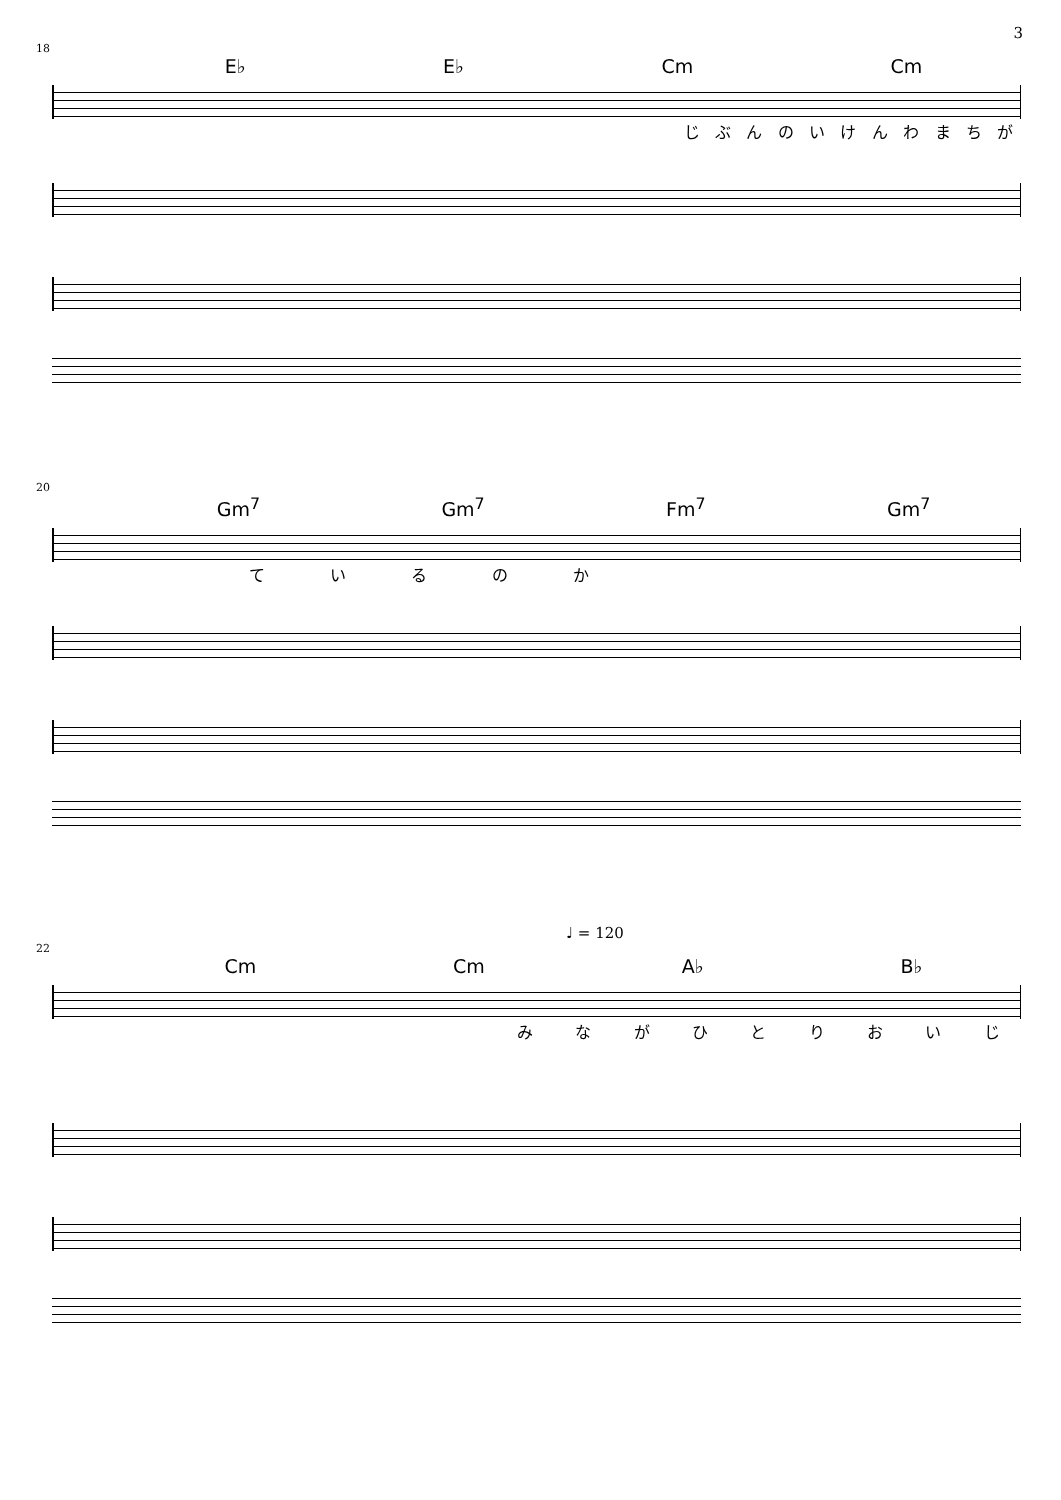3
18
E♭ E♭ Cm Cm
じぶんのいけんわまちが
20
Gm<sup>7</sup> Gm<sup>7</sup> Fm<sup>7</sup> Gm<sup>7</sup>
ているのか
♩ = 120
22
Cm Cm A♭ B♭
みながひとりおいじ